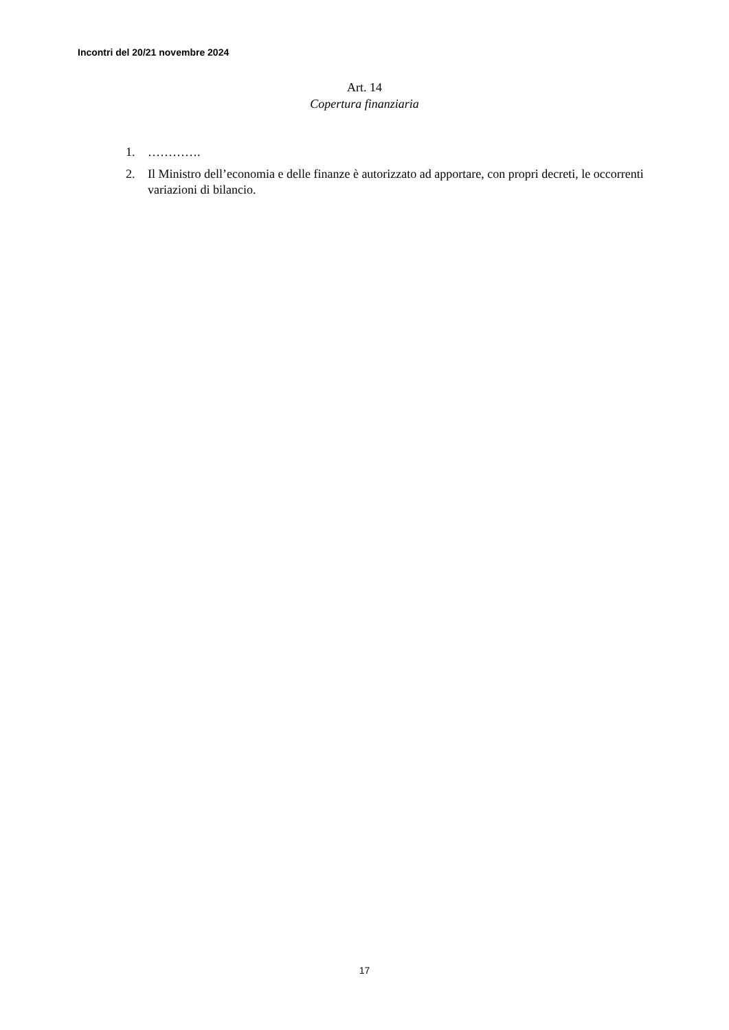Incontri del 20/21 novembre 2024
Art. 14
Copertura finanziaria
1. ………….
2. Il Ministro dell’economia e delle finanze è autorizzato ad apportare, con propri decreti, le occorrenti variazioni di bilancio.
17